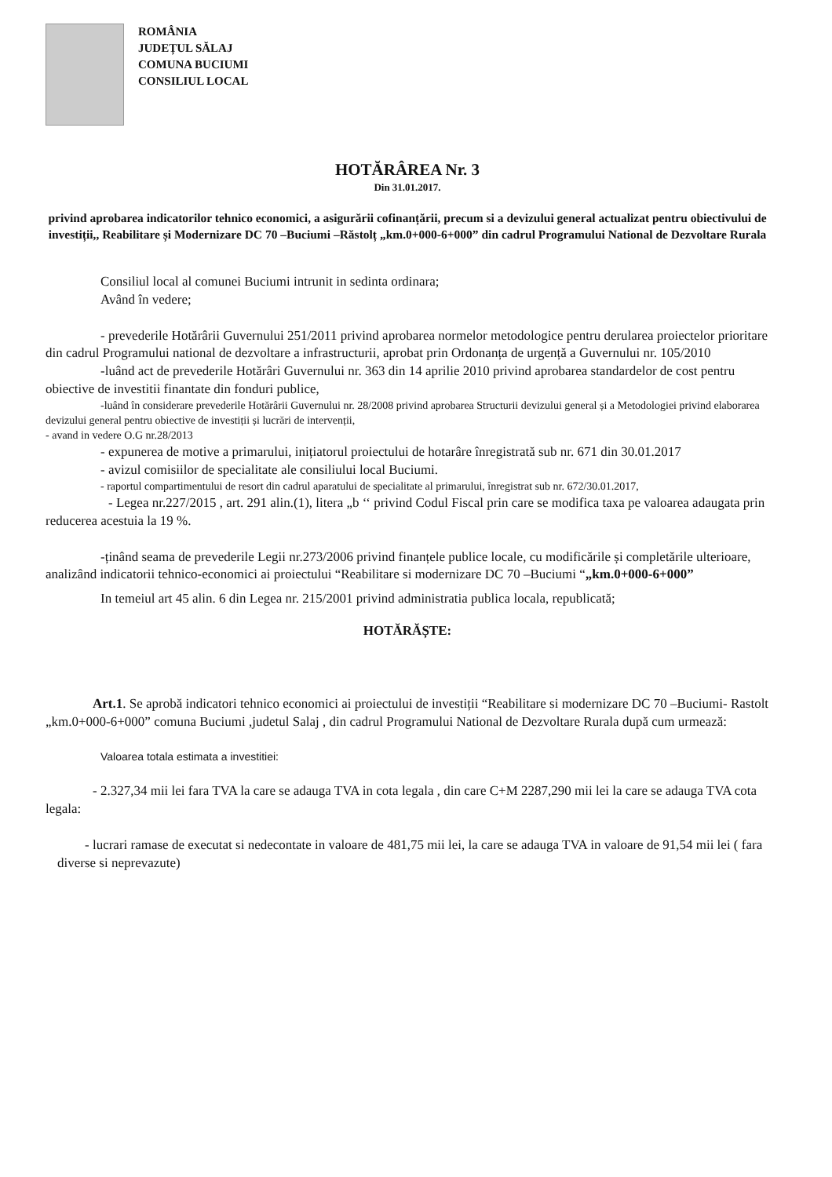ROMÂNIA
JUDEȚUL SĂLAJ
COMUNA BUCIUMI
CONSILIUL LOCAL
HOTĂRÂREA Nr. 3
Din 31.01.2017.
privind aprobarea indicatorilor tehnico economici, a asigurării cofinanțării, precum si a devizului general actualizat pentru obiectivului de investiții,, Reabilitare și Modernizare DC 70 –Buciumi –Răstolț „km.0+000-6+000” din cadrul Programului National de Dezvoltare Rurala
Consiliul local al comunei Buciumi intrunit in sedinta ordinara;
Având în vedere;
- prevederile Hotărârii Guvernului 251/2011 privind aprobarea normelor metodologice pentru derularea proiectelor prioritare din cadrul Programului national de dezvoltare a infrastructurii, aprobat prin Ordonanța de urgență a Guvernului nr. 105/2010
-luând act de prevederile Hotărâri Guvernului nr. 363 din 14 aprilie 2010 privind aprobarea standardelor de cost pentru obiective de investitii finantate din fonduri publice,
-luând în considerare prevederile Hotărârii Guvernului nr. 28/2008 privind aprobarea Structurii devizului general și a Metodologiei privind elaborarea devizului general pentru obiective de investiții și lucrări de intervenții,
- avand in vedere O.G nr.28/2013
- expunerea de motive a primarului, inițiatorul proiectului de hotarâre înregistrată sub nr. 671 din 30.01.2017
- avizul comisiilor de specialitate ale consiliului local Buciumi.
- raportul compartimentului de resort din cadrul aparatului de specialitate al primarului, înregistrat sub nr. 672/30.01.2017,
- Legea nr.227/2015 , art. 291 alin.(1), litera „b ‘‘ privind Codul Fiscal prin care se modifica taxa pe valoarea adaugata prin reducerea acestuia la 19 %.
-ținând seama de prevederile Legii nr.273/2006 privind finanțele publice locale, cu modificările și completările ulterioare, analizând indicatorii tehnico-economici ai proiectului “Reabilitare si modernizare DC 70 –Buciumi “„km.0+000-6+000”
In temeiul art 45 alin. 6 din Legea nr. 215/2001 privind administratia publica locala, republicată;
HOTĂRĂȘTE:
Art.1. Se aprobă indicatori tehnico economici ai proiectului de investiții “Reabilitare si modernizare DC 70 –Buciumi- Rastolt „km.0+000-6+000” comuna Buciumi ,judetul Salaj , din cadrul Programului National de Dezvoltare Rurala după cum urmează:
Valoarea totala estimata a investitiei:
- 2.327,34 mii lei fara TVA la care se adauga TVA in cota legala , din care C+M 2287,290 mii lei la care se adauga TVA cota legala:
- lucrari ramase de executat si nedecontate in valoare de 481,75 mii lei, la care se adauga TVA in valoare de 91,54 mii lei ( fara diverse si neprevazute)